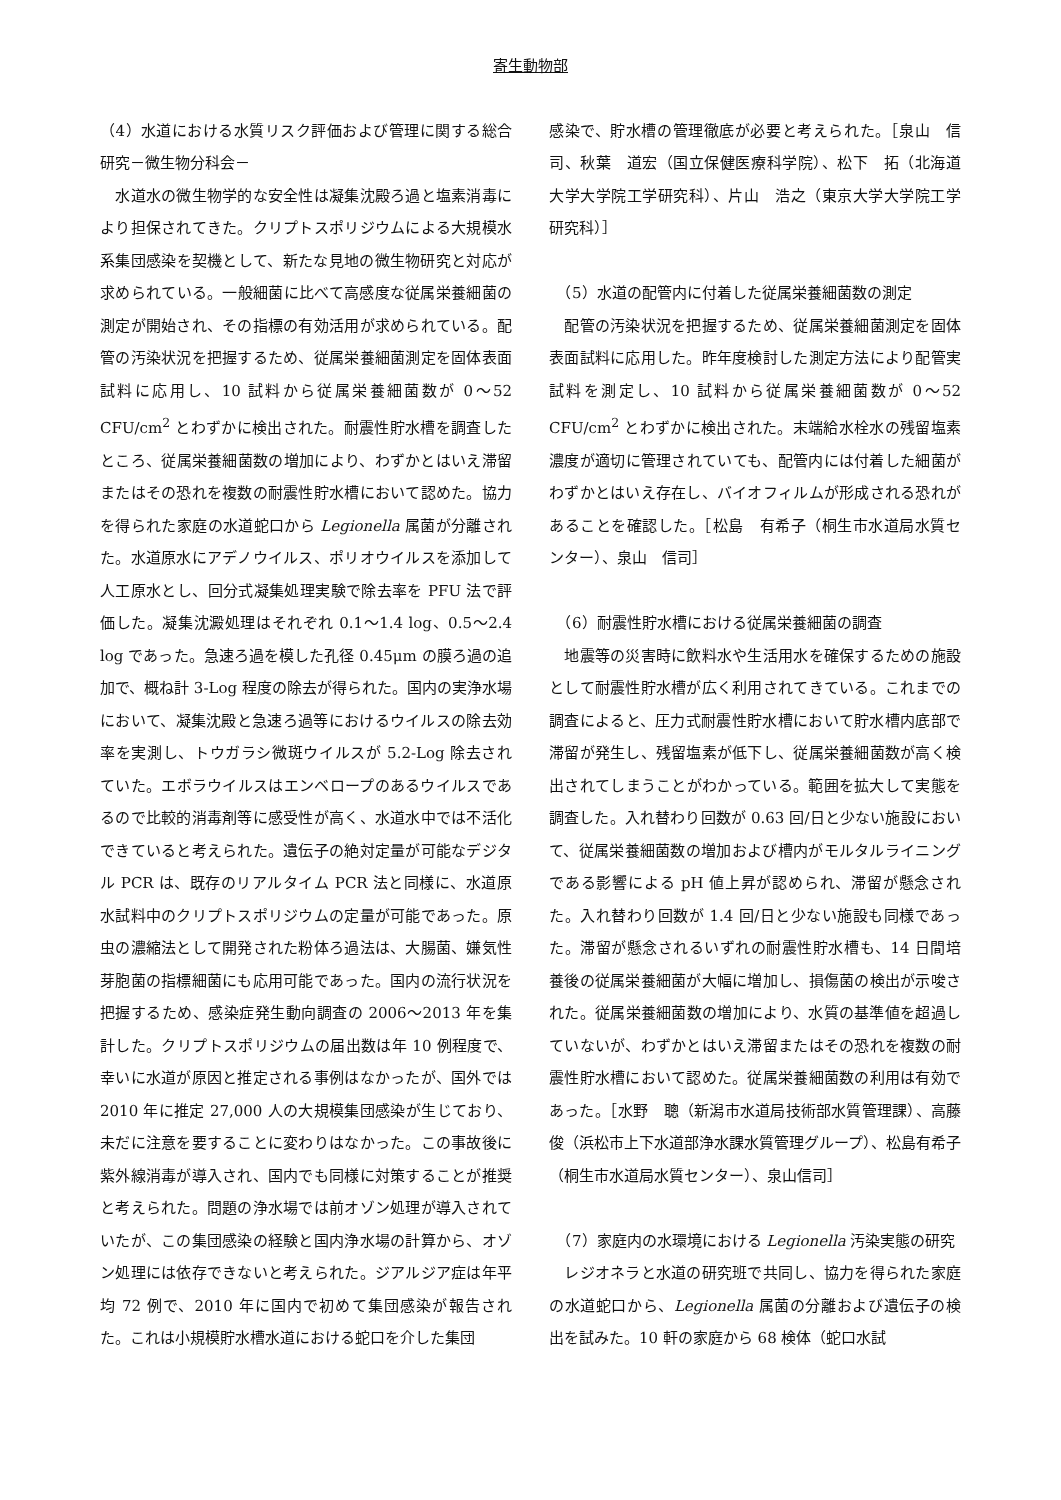寄生動物部
（4）水道における水質リスク評価および管理に関する総合研究－微生物分科会－
　水道水の微生物学的な安全性は凝集沈殿ろ過と塩素消毒により担保されてきた。クリプトスポリジウムによる大規模水系集団感染を契機として、新たな見地の微生物研究と対応が求められている。一般細菌に比べて高感度な従属栄養細菌の測定が開始され、その指標の有効活用が求められている。配管の汚染状況を把握するため、従属栄養細菌測定を固体表面試料に応用し、10 試料から従属栄養細菌数が 0～52 CFU/cm<sup>2</sup> とわずかに検出された。耐震性貯水槽を調査したところ、従属栄養細菌数の増加により、わずかとはいえ滞留またはその恐れを複数の耐震性貯水槽において認めた。協力を得られた家庭の水道蛇口から Legionella 属菌が分離された。水道原水にアデノウイルス、ポリオウイルスを添加して人工原水とし、回分式凝集処理実験で除去率を PFU 法で評価した。凝集沈澱処理はそれぞれ 0.1～1.4 log、0.5～2.4 log であった。急速ろ過を模した孔径 0.45μm の膜ろ過の追加で、概ね計 3-Log 程度の除去が得られた。国内の実浄水場において、凝集沈殿と急速ろ過等におけるウイルスの除去効率を実測し、トウガラシ微斑ウイルスが 5.2-Log 除去されていた。エボラウイルスはエンベロープのあるウイルスであるので比較的消毒剤等に感受性が高く、水道水中では不活化できていると考えられた。遺伝子の絶対定量が可能なデジタル PCR は、既存のリアルタイム PCR 法と同様に、水道原水試料中のクリプトスポリジウムの定量が可能であった。原虫の濃縮法として開発された粉体ろ過法は、大腸菌、嫌気性芽胞菌の指標細菌にも応用可能であった。国内の流行状況を把握するため、感染症発生動向調査の 2006～2013 年を集計した。クリプトスポリジウムの届出数は年 10 例程度で、幸いに水道が原因と推定される事例はなかったが、国外では 2010 年に推定 27,000 人の大規模集団感染が生じており、未だに注意を要することに変わりはなかった。この事故後に紫外線消毒が導入され、国内でも同様に対策することが推奨と考えられた。問題の浄水場では前オゾン処理が導入されていたが、この集団感染の経験と国内浄水場の計算から、オゾン処理には依存できないと考えられた。ジアルジア症は年平均 72 例で、2010 年に国内で初めて集団感染が報告された。これは小規模貯水槽水道における蛇口を介した集団
感染で、貯水槽の管理徹底が必要と考えられた。［泉山　信司、秋葉　道宏（国立保健医療科学院）、松下　拓（北海道大学大学院工学研究科）、片山　浩之（東京大学大学院工学研究科）］
　（5）水道の配管内に付着した従属栄養細菌数の測定
　配管の汚染状況を把握するため、従属栄養細菌測定を固体表面試料に応用した。昨年度検討した測定方法により配管実試料を測定し、10 試料から従属栄養細菌数が 0～52 CFU/cm<sup>2</sup> とわずかに検出された。末端給水栓水の残留塩素濃度が適切に管理されていても、配管内には付着した細菌がわずかとはいえ存在し、バイオフィルムが形成される恐れがあることを確認した。［松島　有希子（桐生市水道局水質センター）、泉山　信司］
　（6）耐震性貯水槽における従属栄養細菌の調査
　地震等の災害時に飲料水や生活用水を確保するための施設として耐震性貯水槽が広く利用されてきている。これまでの調査によると、圧力式耐震性貯水槽において貯水槽内底部で滞留が発生し、残留塩素が低下し、従属栄養細菌数が高く検出されてしまうことがわかっている。範囲を拡大して実態を調査した。入れ替わり回数が 0.63 回/日と少ない施設において、従属栄養細菌数の増加および槽内がモルタルライニングである影響による pH 値上昇が認められ、滞留が懸念された。入れ替わり回数が 1.4 回/日と少ない施設も同様であった。滞留が懸念されるいずれの耐震性貯水槽も、14 日間培養後の従属栄養細菌が大幅に増加し、損傷菌の検出が示唆された。従属栄養細菌数の増加により、水質の基準値を超過していないが、わずかとはいえ滞留またはその恐れを複数の耐震性貯水槽において認めた。従属栄養細菌数の利用は有効であった。［水野　聰（新潟市水道局技術部水質管理課）、高藤俊（浜松市上下水道部浄水課水質管理グループ）、松島有希子（桐生市水道局水質センター）、泉山信司］
　（7）家庭内の水環境における Legionella 汚染実態の研究
　レジオネラと水道の研究班で共同し、協力を得られた家庭の水道蛇口から、Legionella 属菌の分離および遺伝子の検出を試みた。10 軒の家庭から 68 検体（蛇口水試